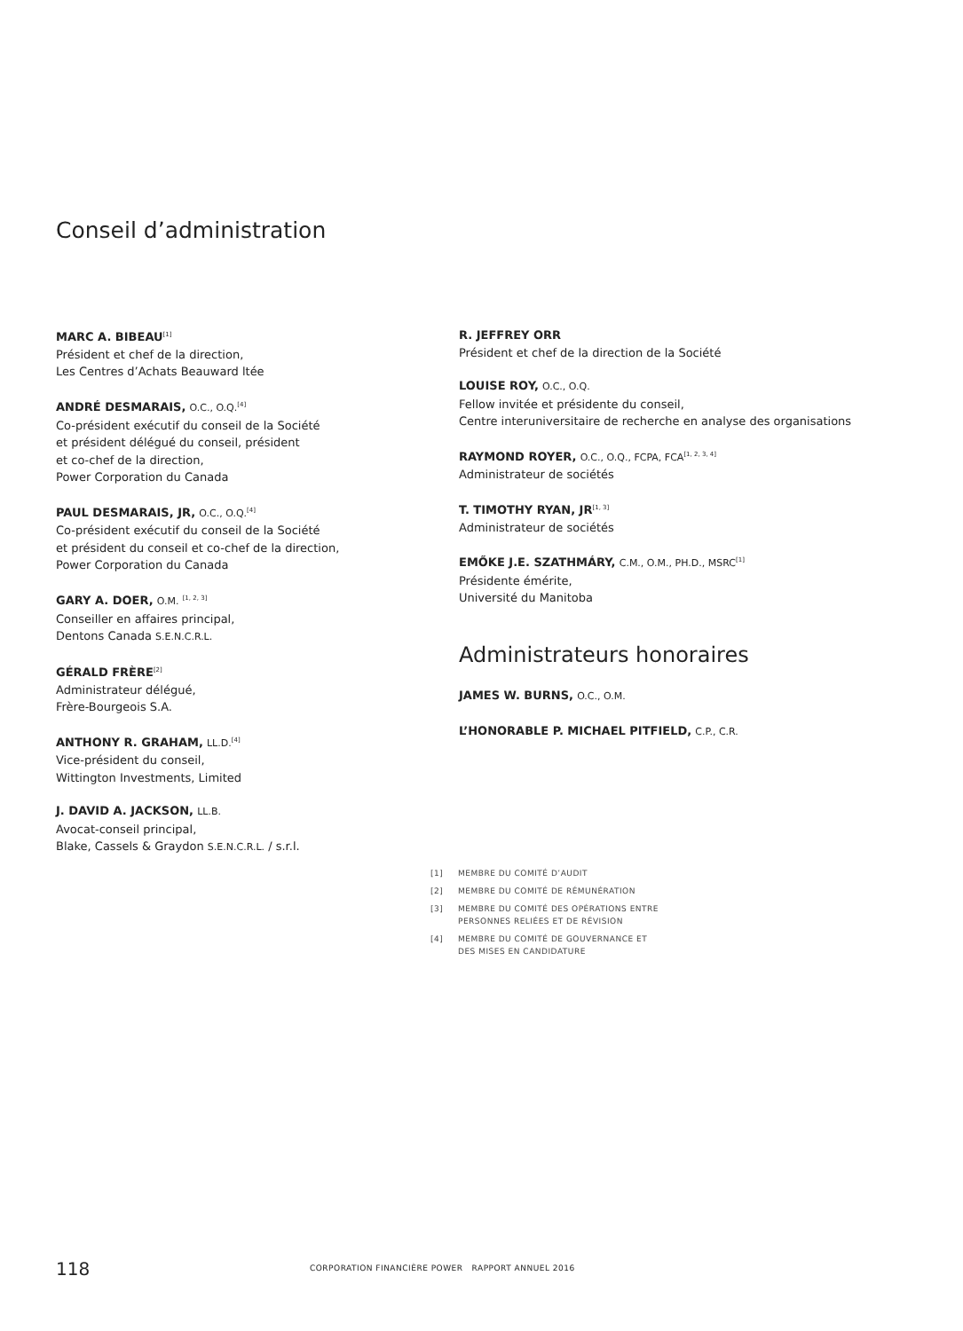Conseil d’administration
MARC A. BIBEAU<sup>[1]</sup>
Président et chef de la direction,
Les Centres d’Achats Beauward ltée
ANDRÉ DESMARAIS, O.C., O.Q.<sup>[4]</sup>
Co-président exécutif du conseil de la Société
et président délégué du conseil, président
et co-chef de la direction,
Power Corporation du Canada
PAUL DESMARAIS, JR, O.C., O.Q.<sup>[4]</sup>
Co-président exécutif du conseil de la Société
et président du conseil et co-chef de la direction,
Power Corporation du Canada
GARY A. DOER, O.M. <sup>[1, 2, 3]</sup>
Conseiller en affaires principal,
Dentons Canada S.E.N.C.R.L.
GÉRALD FRÈRE<sup>[2]</sup>
Administrateur délégué,
Frère-Bourgeois S.A.
ANTHONY R. GRAHAM, LL.D.<sup>[4]</sup>
Vice-président du conseil,
Wittington Investments, Limited
J. DAVID A. JACKSON, LL.B.
Avocat-conseil principal,
Blake, Cassels & Graydon S.E.N.C.R.L. / s.r.l.
R. JEFFREY ORR
Président et chef de la direction de la Société
LOUISE ROY, O.C., O.Q.
Fellow invitée et présidente du conseil,
Centre interuniversitaire de recherche en analyse des organisations
RAYMOND ROYER, O.C., O.Q., FCPA, FCA<sup>[1, 2, 3, 4]</sup>
Administrateur de sociétés
T. TIMOTHY RYAN, JR<sup>[1, 3]</sup>
Administrateur de sociétés
EMŐKE J.E. SZATHMÁRY, C.M., O.M., PH.D., MSRC<sup>[1]</sup>
Présidente émérite,
Université du Manitoba
Administrateurs honoraires
JAMES W. BURNS, O.C., O.M.
L’HONORABLE P. MICHAEL PITFIELD, C.P., C.R.
[1] MEMBRE DU COMITÉ D’AUDIT
[2] MEMBRE DU COMITÉ DE RÉMUNÉRATION
[3] MEMBRE DU COMITÉ DES OPÉRATIONS ENTRE
PERSONNES RELIÉES ET DE RÉVISION
[4] MEMBRE DU COMITÉ DE GOUVERNANCE ET
DES MISES EN CANDIDATURE
118 CORPORATION FINANCIÈRE POWER RAPPORT ANNUEL 2016